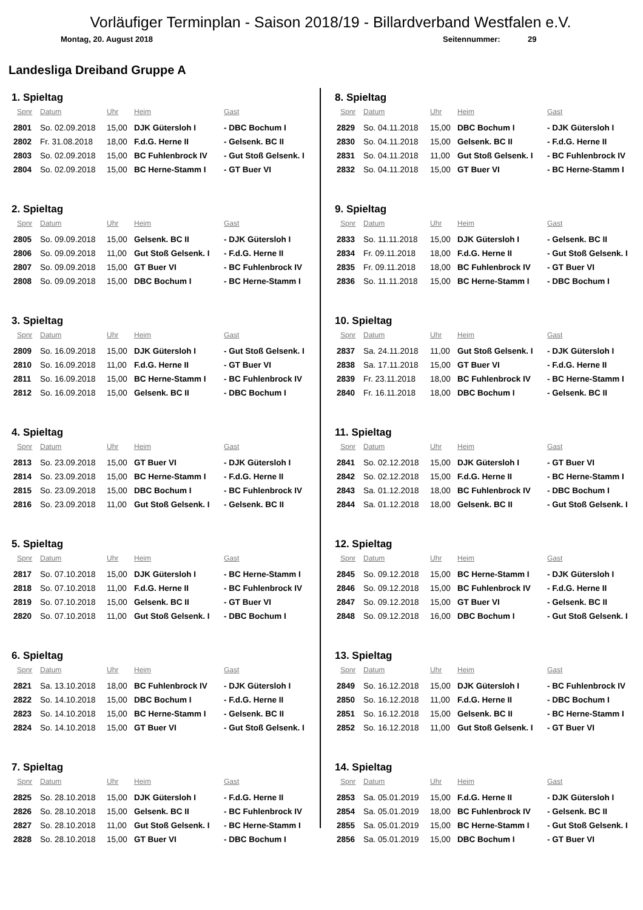Vorläufiger Terminplan - Saison 2018/19 - Billardverband Westfalen e.V.
Montag, 20. August 2018 Seitennummer: 29
Landesliga Dreiband Gruppe A
1. Spieltag
| Spnr | Datum | Uhr | Heim | Gast |
| --- | --- | --- | --- | --- |
| 2801 | So. 02.09.2018 | 15,00 | DJK Gütersloh I | - DBC Bochum I |
| 2802 | Fr. 31.08.2018 | 18,00 | F.d.G. Herne II | - Gelsenk. BC II |
| 2803 | So. 02.09.2018 | 15,00 | BC Fuhlenbrock IV | - Gut Stoß Gelsenk. I |
| 2804 | So. 02.09.2018 | 15,00 | BC Herne-Stamm I | - GT Buer VI |
2. Spieltag
| Spnr | Datum | Uhr | Heim | Gast |
| --- | --- | --- | --- | --- |
| 2805 | So. 09.09.2018 | 15,00 | Gelsenk. BC II | - DJK Gütersloh I |
| 2806 | So. 09.09.2018 | 11,00 | Gut Stoß Gelsenk. I | - F.d.G. Herne II |
| 2807 | So. 09.09.2018 | 15,00 | GT Buer VI | - BC Fuhlenbrock IV |
| 2808 | So. 09.09.2018 | 15,00 | DBC Bochum I | - BC Herne-Stamm I |
3. Spieltag
| Spnr | Datum | Uhr | Heim | Gast |
| --- | --- | --- | --- | --- |
| 2809 | So. 16.09.2018 | 15,00 | DJK Gütersloh I | - Gut Stoß Gelsenk. I |
| 2810 | So. 16.09.2018 | 11,00 | F.d.G. Herne II | - GT Buer VI |
| 2811 | So. 16.09.2018 | 15,00 | BC Herne-Stamm I | - BC Fuhlenbrock IV |
| 2812 | So. 16.09.2018 | 15,00 | Gelsenk. BC II | - DBC Bochum I |
4. Spieltag
| Spnr | Datum | Uhr | Heim | Gast |
| --- | --- | --- | --- | --- |
| 2813 | So. 23.09.2018 | 15,00 | GT Buer VI | - DJK Gütersloh I |
| 2814 | So. 23.09.2018 | 15,00 | BC Herne-Stamm I | - F.d.G. Herne II |
| 2815 | So. 23.09.2018 | 15,00 | DBC Bochum I | - BC Fuhlenbrock IV |
| 2816 | So. 23.09.2018 | 11,00 | Gut Stoß Gelsenk. I | - Gelsenk. BC II |
5. Spieltag
| Spnr | Datum | Uhr | Heim | Gast |
| --- | --- | --- | --- | --- |
| 2817 | So. 07.10.2018 | 15,00 | DJK Gütersloh I | - BC Herne-Stamm I |
| 2818 | So. 07.10.2018 | 11,00 | F.d.G. Herne II | - BC Fuhlenbrock IV |
| 2819 | So. 07.10.2018 | 15,00 | Gelsenk. BC II | - GT Buer VI |
| 2820 | So. 07.10.2018 | 11,00 | Gut Stoß Gelsenk. I | - DBC Bochum I |
6. Spieltag
| Spnr | Datum | Uhr | Heim | Gast |
| --- | --- | --- | --- | --- |
| 2821 | Sa. 13.10.2018 | 18,00 | BC Fuhlenbrock IV | - DJK Gütersloh I |
| 2822 | So. 14.10.2018 | 15,00 | DBC Bochum I | - F.d.G. Herne II |
| 2823 | So. 14.10.2018 | 15,00 | BC Herne-Stamm I | - Gelsenk. BC II |
| 2824 | So. 14.10.2018 | 15,00 | GT Buer VI | - Gut Stoß Gelsenk. I |
7. Spieltag
| Spnr | Datum | Uhr | Heim | Gast |
| --- | --- | --- | --- | --- |
| 2825 | So. 28.10.2018 | 15,00 | DJK Gütersloh I | - F.d.G. Herne II |
| 2826 | So. 28.10.2018 | 15,00 | Gelsenk. BC II | - BC Fuhlenbrock IV |
| 2827 | So. 28.10.2018 | 11,00 | Gut Stoß Gelsenk. I | - BC Herne-Stamm I |
| 2828 | So. 28.10.2018 | 15,00 | GT Buer VI | - DBC Bochum I |
8. Spieltag
| Spnr | Datum | Uhr | Heim | Gast |
| --- | --- | --- | --- | --- |
| 2829 | So. 04.11.2018 | 15,00 | DBC Bochum I | - DJK Gütersloh I |
| 2830 | So. 04.11.2018 | 15,00 | Gelsenk. BC II | - F.d.G. Herne II |
| 2831 | So. 04.11.2018 | 11,00 | Gut Stoß Gelsenk. I | - BC Fuhlenbrock IV |
| 2832 | So. 04.11.2018 | 15,00 | GT Buer VI | - BC Herne-Stamm I |
9. Spieltag
| Spnr | Datum | Uhr | Heim | Gast |
| --- | --- | --- | --- | --- |
| 2833 | So. 11.11.2018 | 15,00 | DJK Gütersloh I | - Gelsenk. BC II |
| 2834 | Fr. 09.11.2018 | 18,00 | F.d.G. Herne II | - Gut Stoß Gelsenk. I |
| 2835 | Fr. 09.11.2018 | 18,00 | BC Fuhlenbrock IV | - GT Buer VI |
| 2836 | So. 11.11.2018 | 15,00 | BC Herne-Stamm I | - DBC Bochum I |
10. Spieltag
| Spnr | Datum | Uhr | Heim | Gast |
| --- | --- | --- | --- | --- |
| 2837 | Sa. 24.11.2018 | 11,00 | Gut Stoß Gelsenk. I | - DJK Gütersloh I |
| 2838 | Sa. 17.11.2018 | 15,00 | GT Buer VI | - F.d.G. Herne II |
| 2839 | Fr. 23.11.2018 | 18,00 | BC Fuhlenbrock IV | - BC Herne-Stamm I |
| 2840 | Fr. 16.11.2018 | 18,00 | DBC Bochum I | - Gelsenk. BC II |
11. Spieltag
| Spnr | Datum | Uhr | Heim | Gast |
| --- | --- | --- | --- | --- |
| 2841 | So. 02.12.2018 | 15,00 | DJK Gütersloh I | - GT Buer VI |
| 2842 | So. 02.12.2018 | 15,00 | F.d.G. Herne II | - BC Herne-Stamm I |
| 2843 | Sa. 01.12.2018 | 18,00 | BC Fuhlenbrock IV | - DBC Bochum I |
| 2844 | Sa. 01.12.2018 | 18,00 | Gelsenk. BC II | - Gut Stoß Gelsenk. I |
12. Spieltag
| Spnr | Datum | Uhr | Heim | Gast |
| --- | --- | --- | --- | --- |
| 2845 | So. 09.12.2018 | 15,00 | BC Herne-Stamm I | - DJK Gütersloh I |
| 2846 | So. 09.12.2018 | 15,00 | BC Fuhlenbrock IV | - F.d.G. Herne II |
| 2847 | So. 09.12.2018 | 15,00 | GT Buer VI | - Gelsenk. BC II |
| 2848 | So. 09.12.2018 | 16,00 | DBC Bochum I | - Gut Stoß Gelsenk. I |
13. Spieltag
| Spnr | Datum | Uhr | Heim | Gast |
| --- | --- | --- | --- | --- |
| 2849 | So. 16.12.2018 | 15,00 | DJK Gütersloh I | - BC Fuhlenbrock IV |
| 2850 | So. 16.12.2018 | 11,00 | F.d.G. Herne II | - DBC Bochum I |
| 2851 | So. 16.12.2018 | 15,00 | Gelsenk. BC II | - BC Herne-Stamm I |
| 2852 | So. 16.12.2018 | 11,00 | Gut Stoß Gelsenk. I | - GT Buer VI |
14. Spieltag
| Spnr | Datum | Uhr | Heim | Gast |
| --- | --- | --- | --- | --- |
| 2853 | Sa. 05.01.2019 | 15,00 | F.d.G. Herne II | - DJK Gütersloh I |
| 2854 | Sa. 05.01.2019 | 18,00 | BC Fuhlenbrock IV | - Gelsenk. BC II |
| 2855 | Sa. 05.01.2019 | 15,00 | BC Herne-Stamm I | - Gut Stoß Gelsenk. I |
| 2856 | Sa. 05.01.2019 | 15,00 | DBC Bochum I | - GT Buer VI |